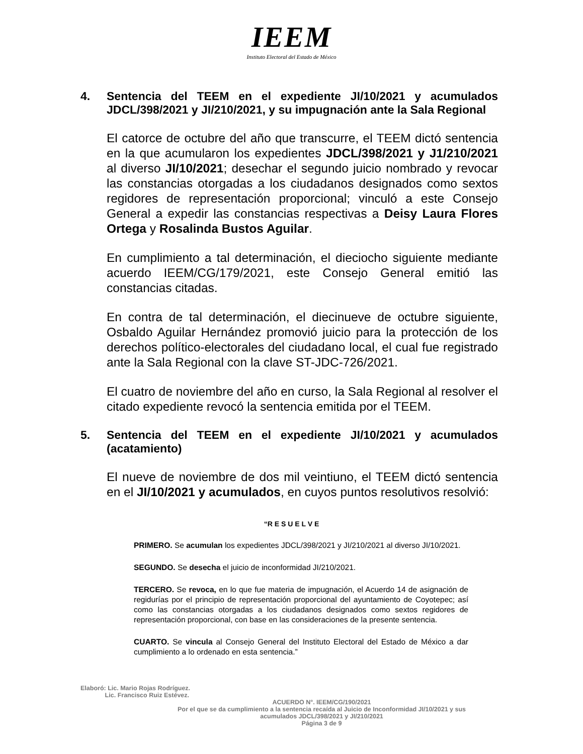IEEM
Instituto Electoral del Estado de México
4. Sentencia del TEEM en el expediente JI/10/2021 y acumulados JDCL/398/2021 y JI/210/2021, y su impugnación ante la Sala Regional
El catorce de octubre del año que transcurre, el TEEM dictó sentencia en la que acumularon los expedientes JDCL/398/2021 y J1/210/2021 al diverso JI/10/2021; desechar el segundo juicio nombrado y revocar las constancias otorgadas a los ciudadanos designados como sextos regidores de representación proporcional; vinculó a este Consejo General a expedir las constancias respectivas a Deisy Laura Flores Ortega y Rosalinda Bustos Aguilar.
En cumplimiento a tal determinación, el dieciocho siguiente mediante acuerdo IEEM/CG/179/2021, este Consejo General emitió las constancias citadas.
En contra de tal determinación, el diecinueve de octubre siguiente, Osbaldo Aguilar Hernández promovió juicio para la protección de los derechos político-electorales del ciudadano local, el cual fue registrado ante la Sala Regional con la clave ST-JDC-726/2021.
El cuatro de noviembre del año en curso, la Sala Regional al resolver el citado expediente revocó la sentencia emitida por el TEEM.
5. Sentencia del TEEM en el expediente JI/10/2021 y acumulados (acatamiento)
El nueve de noviembre de dos mil veintiuno, el TEEM dictó sentencia en el JI/10/2021 y acumulados, en cuyos puntos resolutivos resolvió:
“R E S U E L V E
PRIMERO. Se acumulan los expedientes JDCL/398/2021 y JI/210/2021 al diverso JI/10/2021.
SEGUNDO. Se desecha el juicio de inconformidad JI/210/2021.
TERCERO. Se revoca, en lo que fue materia de impugnación, el Acuerdo 14 de asignación de regidurías por el principio de representación proporcional del ayuntamiento de Coyotepec; así como las constancias otorgadas a los ciudadanos designados como sextos regidores de representación proporcional, con base en las consideraciones de la presente sentencia.
CUARTO. Se vincula al Consejo General del Instituto Electoral del Estado de México a dar cumplimiento a lo ordenado en esta sentencia.”
Elaboró: Lic. Mario Rojas Rodríguez.
Lic. Francisco Ruiz Estévez.
ACUERDO N°. IEEM/CG/190/2021
Por el que se da cumplimiento a la sentencia recaída al Juicio de Inconformidad JI/10/2021 y sus
acumulados JDCL/398/2021 y JI/210/2021
Página 3 de 9